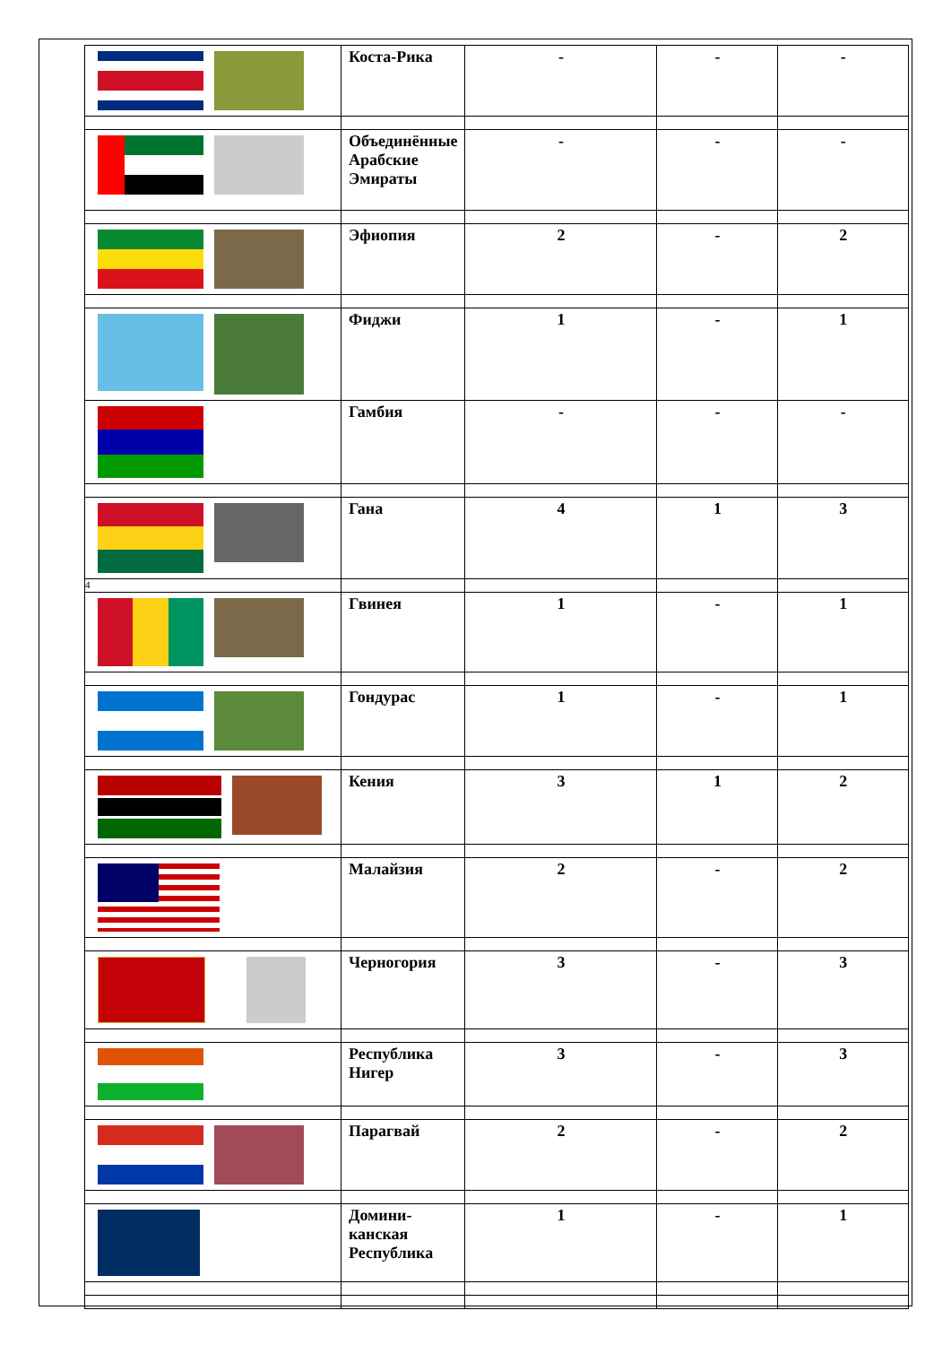| | Коста-Рика | - | - | - |
| | Объединённые Арабские Эмираты | - | - | - |
| | Эфиопия | 2 | - | 2 |
| | Фиджи | 1 | - | 1 |
| | Гамбия | - | - | - |
| | Гана | 4 | 1 | 3 |
| 4 | | | | |
| | Гвинея | 1 | - | 1 |
| | Гондурас | 1 | - | 1 |
| | Кения | 3 | 1 | 2 |
| | Малайзия | 2 | - | 2 |
| | Черногория | 3 | - | 3 |
| | Республика Нигер | 3 | - | 3 |
| | Парагвай | 2 | - | 2 |
| | Домини-канская Республика | 1 | - | 1 |